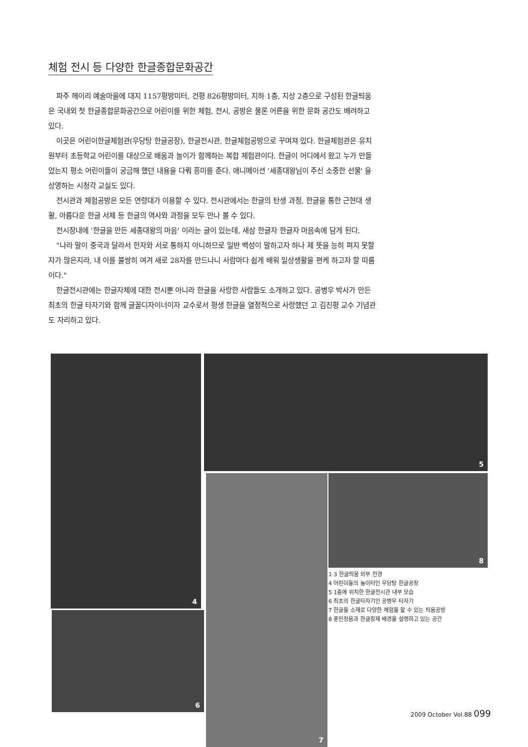체험 전시 등 다양한 한글종합문화공간
파주 헤이리 예술마을에 대지 1157평방미터, 건평 826평방미터, 지하 1층, 지상 2층으로 구성된 한글틔움은 국내외 첫 한글종합문화공간으로 어린이를 위한 체험, 전시, 공방은 물론 어른을 위한 문화 공간도 배려하고 있다.
이곳은 어린이한글체험관(우당탕 한글공장), 한글전시관, 한글체험공방으로 꾸며져 있다. 한글체험관은 유치원부터 초등학교 어린이를 대상으로 배움과 놀이가 함께하는 복합 체험관이다. 한글이 어디에서 왔고 누가 만들었는지 평소 어린이들이 궁금해 했던 내용을 다뤄 흥미를 준다. 애니메이션 '세종대왕님이 주신 소중한 선물' 을 상영하는 시청각 교실도 있다.
전시관과 체험공방은 모든 연령대가 이용할 수 있다. 전시관에서는 한글의 탄생 과정, 한글을 통한 근현대 생활, 아름다운 한글 서체 등 한글의 역사와 과정을 모두 만나 볼 수 있다.
전시장내에 '한글을 만든 세종대왕의 마음' 이라는 글이 있는데, 새삼 한글자 한글자 마음속에 담게 된다.
"나라 말이 중국과 달라서 한자와 서로 통하지 아니하므로 일반 백성이 말하고자 하나 제 뜻을 능히 펴지 못할 자가 많은지라, 내 이를 불쌍히 여겨 새로 28자를 만드나니 사람마다 쉽게 배워 일상생활을 편케 하고자 할 따름이다."
한글전시관에는 한글자체에 대한 전시뿐 아니라 한글을 사랑한 사람들도 소개하고 있다. 공병우 박사가 만든 최초의 한글 타자기와 함께 글꼴디자이너이자 교수로서 평생 한글을 열정적으로 사랑했던 고 김진평 교수 기념관도 자리하고 있다.
4 5
7 8
6
1·3 한글틔움 외부 전경
4 어린이들의 놀이터인 우당탕 한글공장
5 1층에 위치한 한글전시관 내부 모습
6 최초의 한글타자기인 공병우 타자기
7 한글을 소재로 다양한 체험을 할 수 있는 틔움공방
8 훈민정음과 한글창제 배경을 설명하고 있는 공간
2009 October Vol.88 099